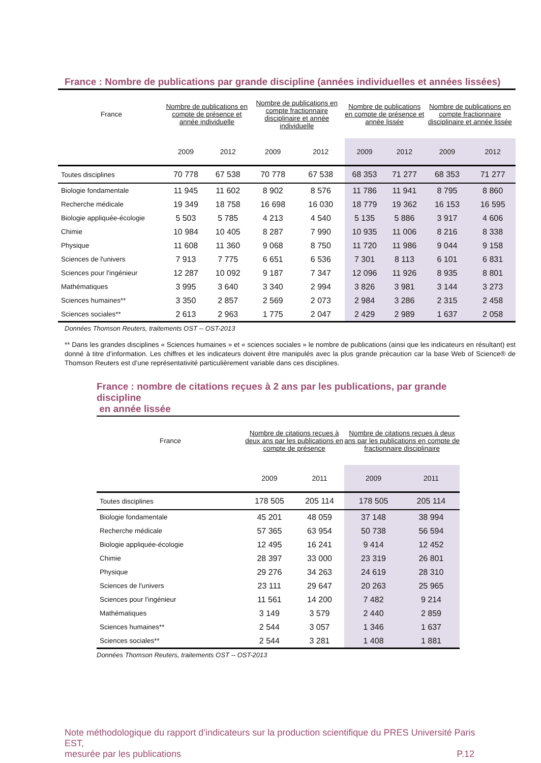France : Nombre de publications par grande discipline (années individuelles et années lissées)
| France | Nombre de publications en compte de présence et année individuelle | | Nombre de publications en compte fractionnaire disciplinaire et année individuelle | | Nombre de publications en compte de présence et année lissée | | Nombre de publications en compte fractionnaire disciplinaire et année lissée | |
| --- | --- | --- | --- | --- | --- | --- | --- | --- |
| | 2009 | 2012 | 2009 | 2012 | 2009 | 2012 | 2009 | 2012 |
| Toutes disciplines | 70 778 | 67 538 | 70 778 | 67 538 | 68 353 | 71 277 | 68 353 | 71 277 |
| Biologie fondamentale | 11 945 | 11 602 | 8 902 | 8 576 | 11 786 | 11 941 | 8 795 | 8 860 |
| Recherche médicale | 19 349 | 18 758 | 16 698 | 16 030 | 18 779 | 19 362 | 16 153 | 16 595 |
| Biologie appliquée-écologie | 5 503 | 5 785 | 4 213 | 4 540 | 5 135 | 5 886 | 3 917 | 4 606 |
| Chimie | 10 984 | 10 405 | 8 287 | 7 990 | 10 935 | 11 006 | 8 216 | 8 338 |
| Physique | 11 608 | 11 360 | 9 068 | 8 750 | 11 720 | 11 986 | 9 044 | 9 158 |
| Sciences de l'univers | 7 913 | 7 775 | 6 651 | 6 536 | 7 301 | 8 113 | 6 101 | 6 831 |
| Sciences pour l'ingénieur | 12 287 | 10 092 | 9 187 | 7 347 | 12 096 | 11 926 | 8 935 | 8 801 |
| Mathématiques | 3 995 | 3 640 | 3 340 | 2 994 | 3 826 | 3 981 | 3 144 | 3 273 |
| Sciences humaines** | 3 350 | 2 857 | 2 569 | 2 073 | 2 984 | 3 286 | 2 315 | 2 458 |
| Sciences sociales** | 2 613 | 2 963 | 1 775 | 2 047 | 2 429 | 2 989 | 1 637 | 2 058 |
Données Thomson Reuters, traitements OST -- OST-2013
** Dans les grandes disciplines « Sciences humaines » et « sciences sociales » le nombre de publications (ainsi que les indicateurs en résultant) est donné à titre d’information. Les chiffres et les indicateurs doivent être manipulés avec la plus grande précaution car la base Web of Science® de Thomson Reuters est d’une représentativité particulièrement variable dans ces disciplines.
France : nombre de citations reçues à 2 ans par les publications, par grande discipline
en année lissée
| France | Nombre de citations reçues à deux ans par les publications en compte de présence | | Nombre de citations reçues à deux ans par les publications en compte de fractionnaire disciplinaire | |
| --- | --- | --- | --- | --- |
| | 2009 | 2011 | 2009 | 2011 |
| Toutes disciplines | 178 505 | 205 114 | 178 505 | 205 114 |
| Biologie fondamentale | 45 201 | 48 059 | 37 148 | 38 994 |
| Recherche médicale | 57 365 | 63 954 | 50 738 | 56 594 |
| Biologie appliquée-écologie | 12 495 | 16 241 | 9 414 | 12 452 |
| Chimie | 28 397 | 33 000 | 23 319 | 26 801 |
| Physique | 29 276 | 34 263 | 24 619 | 28 310 |
| Sciences de l'univers | 23 111 | 29 647 | 20 263 | 25 965 |
| Sciences pour l'ingénieur | 11 561 | 14 200 | 7 482 | 9 214 |
| Mathématiques | 3 149 | 3 579 | 2 440 | 2 859 |
| Sciences humaines** | 2 544 | 3 057 | 1 346 | 1 637 |
| Sciences sociales** | 2 544 | 3 281 | 1 408 | 1 881 |
Données Thomson Reuters, traitements OST -- OST-2013
Note méthodologique du rapport d’indicateurs sur la production scientifique du PRES Université Paris EST,
mesurée par les publications P.12